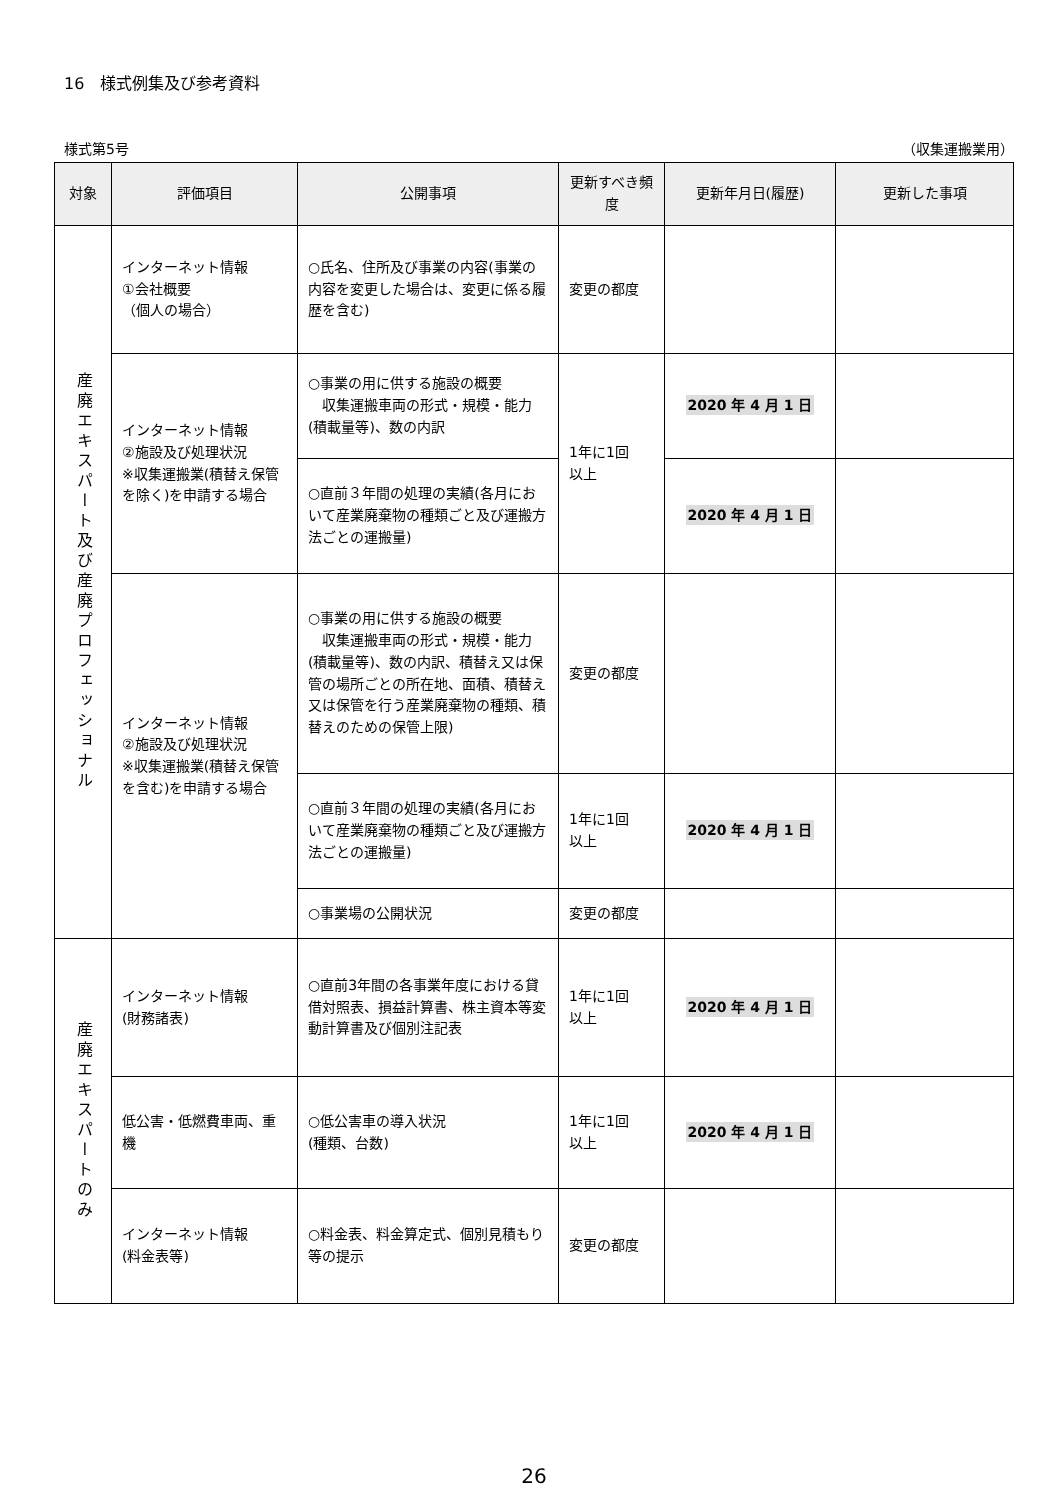16　様式例集及び参考資料
様式第5号 （収集運搬業用）
| 対象 | 評価項目 | 公開事項 | 更新すべき頻度 | 更新年月日(履歴) | 更新した事項 |
| --- | --- | --- | --- | --- | --- |
| 産廃エキスパート及び産廃プロフェッショナル | インターネット情報 ①会社概要 （個人の場合） | ○氏名、住所及び事業の内容(事業の内容を変更した場合は、変更に係る履歴を含む) | 変更の都度 | | |
| | インターネット情報 ②施設及び処理状況 ※収集運搬業(積替え保管を除く)を申請する場合 | ○事業の用に供する施設の概要 収集運搬車両の形式・規模・能力(積載量等)、数の内訳 | 1年に1回 以上 | 2020 年 4 月 1 日 | |
| | | ○直前３年間の処理の実績(各月において産業廃棄物の種類ごと及び運搬方法ごとの運搬量) | | 2020 年 4 月 1 日 | |
| | インターネット情報 ②施設及び処理状況 ※収集運搬業(積替え保管を含む)を申請する場合 | ○事業の用に供する施設の概要 収集運搬車両の形式・規模・能力(積載量等)、数の内訳、積替え又は保管の場所ごとの所在地、面積、積替え又は保管を行う産業廃棄物の種類、積替えのための保管上限) | 変更の都度 | | |
| | | ○直前３年間の処理の実績(各月において産業廃棄物の種類ごと及び運搬方法ごとの運搬量) | 1年に1回 以上 | 2020 年 4 月 1 日 | |
| | | ○事業場の公開状況 | 変更の都度 | | |
| 産廃エキスパートのみ | インターネット情報 (財務諸表) | ○直前3年間の各事業年度における貸借対照表、損益計算書、株主資本等変動計算書及び個別注記表 | 1年に1回 以上 | 2020 年 4 月 1 日 | |
| | 低公害・低燃費車両、重機 | ○低公害車の導入状況 (種類、台数) | 1年に1回 以上 | 2020 年 4 月 1 日 | |
| | インターネット情報 (料金表等) | ○料金表、料金算定式、個別見積もり等の提示 | 変更の都度 | | |
26